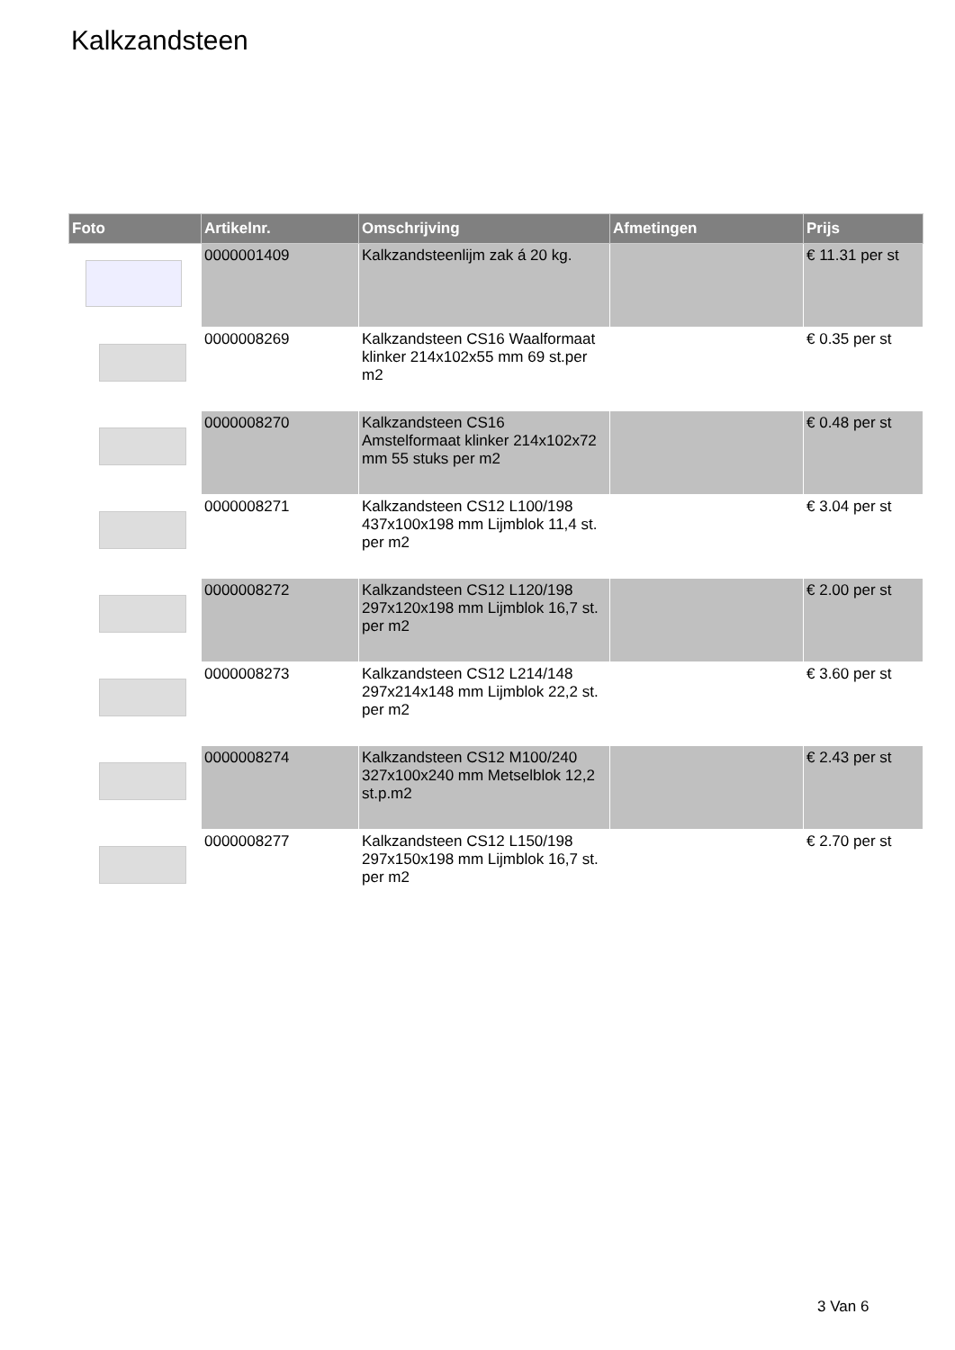Kalkzandsteen
| Foto | Artikelnr. | Omschrijving | Afmetingen | Prijs |
| --- | --- | --- | --- | --- |
| | 0000001409 | Kalkzandsteenlijm zak á 20 kg. | | € 11.31 per st |
| | 0000008269 | Kalkzandsteen CS16 Waalformaat klinker 214x102x55 mm 69 st.per m2 | | € 0.35 per st |
| | 0000008270 | Kalkzandsteen CS16 Amstelformaat klinker 214x102x72 mm 55 stuks per m2 | | € 0.48 per st |
| | 0000008271 | Kalkzandsteen CS12 L100/198 437x100x198 mm Lijmblok 11,4 st. per m2 | | € 3.04 per st |
| | 0000008272 | Kalkzandsteen CS12 L120/198 297x120x198 mm Lijmblok 16,7 st. per m2 | | € 2.00 per st |
| | 0000008273 | Kalkzandsteen CS12 L214/148 297x214x148 mm Lijmblok 22,2 st. per m2 | | € 3.60 per st |
| | 0000008274 | Kalkzandsteen CS12 M100/240 327x100x240 mm Metselblok 12,2 st.p.m2 | | € 2.43 per st |
| | 0000008277 | Kalkzandsteen CS12 L150/198 297x150x198 mm Lijmblok 16,7 st. per m2 | | € 2.70 per st |
3 Van 6